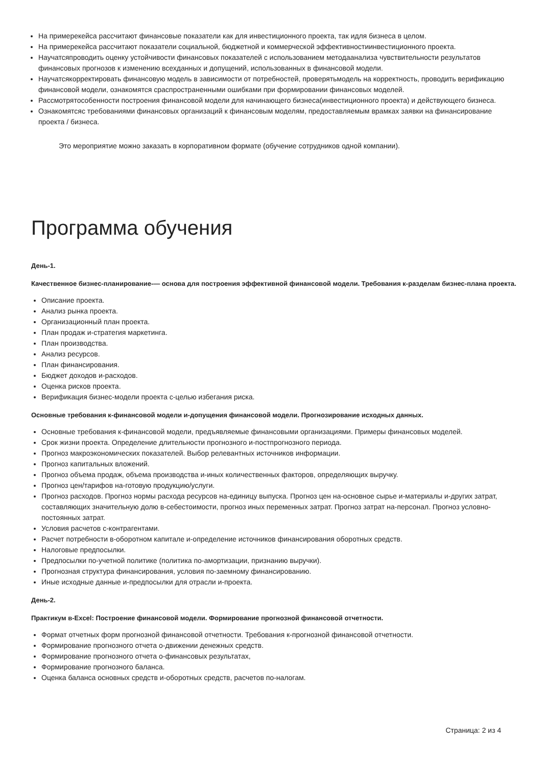На примерекейса рассчитают финансовые показатели как для инвестиционного проекта, так идля бизнеса в целом.
На примерекейса рассчитают показатели социальной, бюджетной и коммерческой эффективностиинвестиционного проекта.
Научатсяпроводить оценку устойчивости финансовых показателей с использованием методаанализа чувствительности результатов финансовых прогнозов к изменению всехданных и допущений, использованных в финансовой модели.
Научатсякорректировать финансовую модель в зависимости от потребностей, проверятьмодель на корректность, проводить верификацию финансовой модели, ознакомятся сраспространенными ошибками при формировании финансовых моделей.
Рассмотрятособенности построения финансовой модели для начинающего бизнеса(инвестиционного проекта) и действующего бизнеса.
Ознакомятсяс требованиями финансовых организаций к финансовым моделям, предоставляемым врамках заявки на финансирование проекта / бизнеса.
Это мероприятие можно заказать в корпоративном формате (обучение сотрудников одной компании).
Программа обучения
День-1.
Качественное бизнес-планирование-— основа для построения эффективной финансовой модели. Требования к-разделам бизнес-плана проекта.
Описание проекта.
Анализ рынка проекта.
Организационный план проекта.
План продаж и-стратегия маркетинга.
План производства.
Анализ ресурсов.
План финансирования.
Бюджет доходов и-расходов.
Оценка рисков проекта.
Верификация бизнес-модели проекта с-целью избегания риска.
Основные требования к-финансовой модели и-допущения финансовой модели. Прогнозирование исходных данных.
Основные требования к-финансовой модели, предъявляемые финансовыми организациями. Примеры финансовых моделей.
Срок жизни проекта. Определение длительности прогнозного и-постпрогнозного периода.
Прогноз макроэкономических показателей. Выбор релевантных источников информации.
Прогноз капитальных вложений.
Прогноз объема продаж, объема производства и-иных количественных факторов, определяющих выручку.
Прогноз цен/тарифов на-готовую продукцию/услуги.
Прогноз расходов. Прогноз нормы расхода ресурсов на-единицу выпуска. Прогноз цен на-основное сырье и-материалы и-других затрат, составляющих значительную долю в-себестоимости, прогноз иных переменных затрат. Прогноз затрат на-персонал. Прогноз условно-постоянных затрат.
Условия расчетов с-контрагентами.
Расчет потребности в-оборотном капитале и-определение источников финансирования оборотных средств.
Налоговые предпосылки.
Предпосылки по-учетной политике (политика по-амортизации, признанию выручки).
Прогнозная структура финансирования, условия по-заемному финансированию.
Иные исходные данные и-предпосылки для отрасли и-проекта.
День-2.
Практикум в-Excel: Построение финансовой модели. Формирование прогнозной финансовой отчетности.
Формат отчетных форм прогнозной финансовой отчетности. Требования к-прогнозной финансовой отчетности.
Формирование прогнозного отчета о-движении денежных средств.
Формирование прогнозного отчета о-финансовых результатах,
Формирование прогнозного баланса.
Оценка баланса основных средств и-оборотных средств, расчетов по-налогам.
Страница: 2 из 4